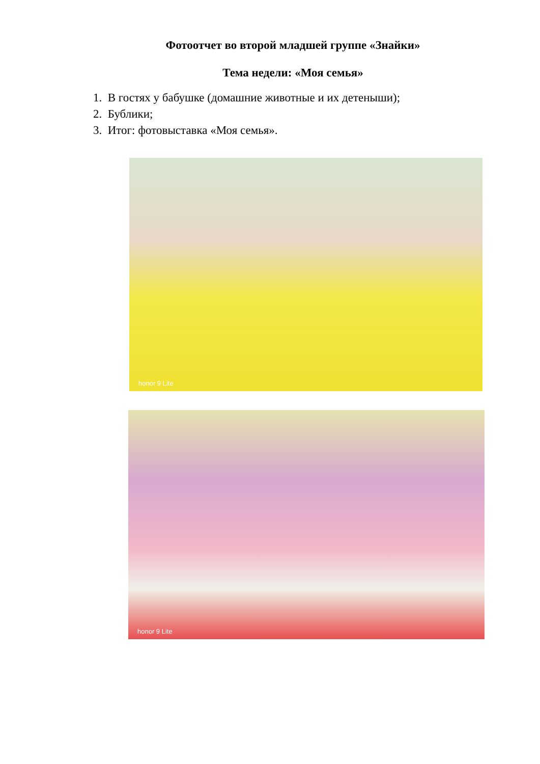Фотоотчет во второй младшей группе «Знайки»
Тема недели: «Моя семья»
1. В гостях у бабушке (домашние животные и их детеныши);
2. Бублики;
3. Итог: фотовыставка «Моя семья».
honor 9 Lite
honor 9 Lite